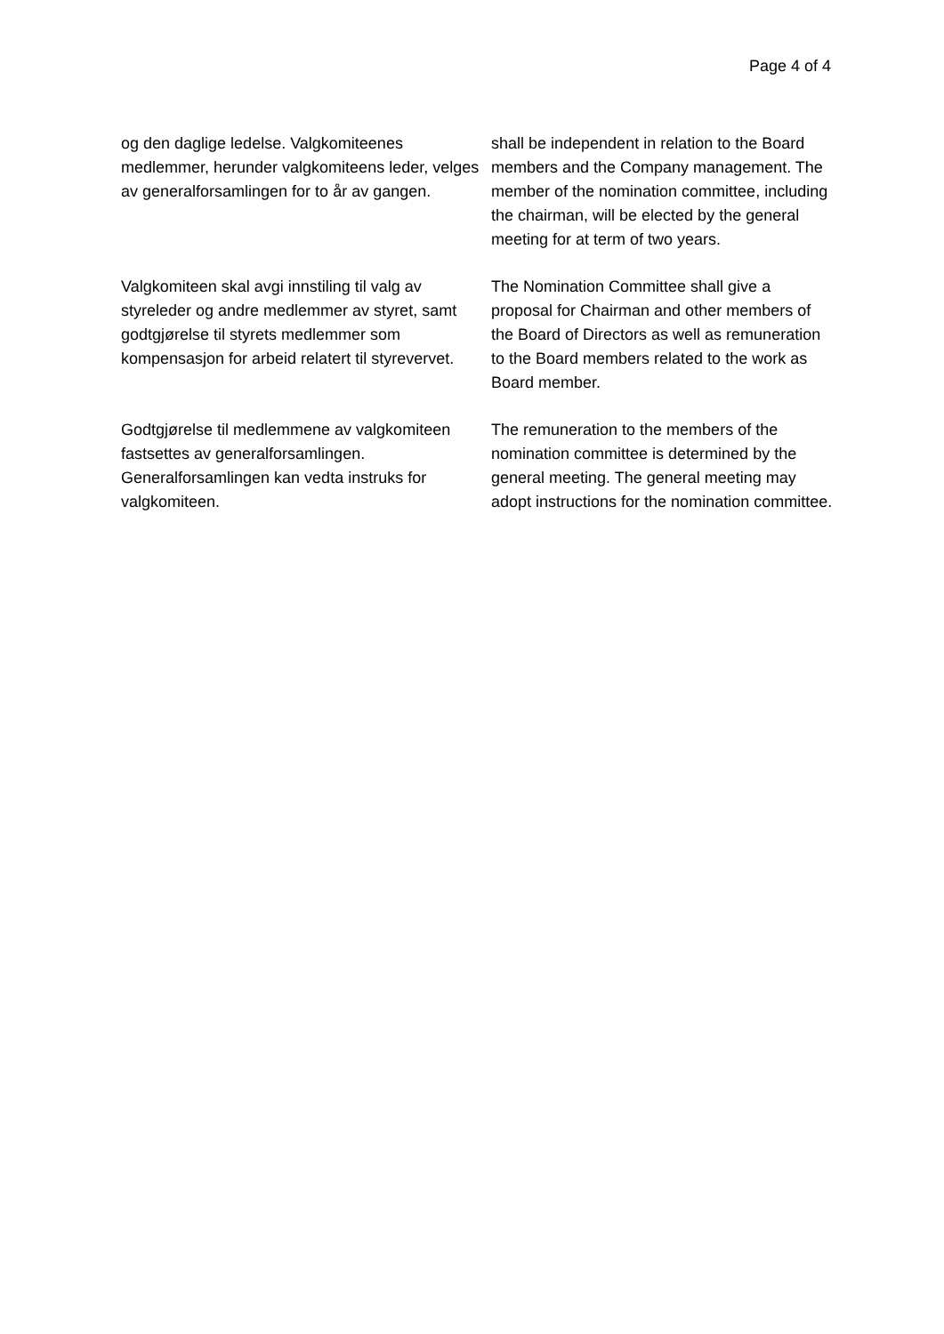Page 4 of 4
| og den daglige ledelse. Valgkomiteenes medlemmer, herunder valgkomiteens leder, velges av generalforsamlingen for to år av gangen. | shall be independent in relation to the Board members and the Company management. The member of the nomination committee, including the chairman, will be elected by the general meeting for at term of two years. |
| Valgkomiteen skal avgi innstiling til valg av styreleder og andre medlemmer av styret, samt godtgjørelse til styrets medlemmer som kompensasjon for arbeid relatert til styrevervet. | The Nomination Committee shall give a proposal for Chairman and other members of the Board of Directors as well as remuneration to the Board members related to the work as Board member. |
| Godtgjørelse til medlemmene av valgkomiteen fastsettes av generalforsamlingen. Generalforsamlingen kan vedta instruks for valgkomiteen. | The remuneration to the members of the nomination committee is determined by the general meeting. The general meeting may adopt instructions for the nomination committee. |